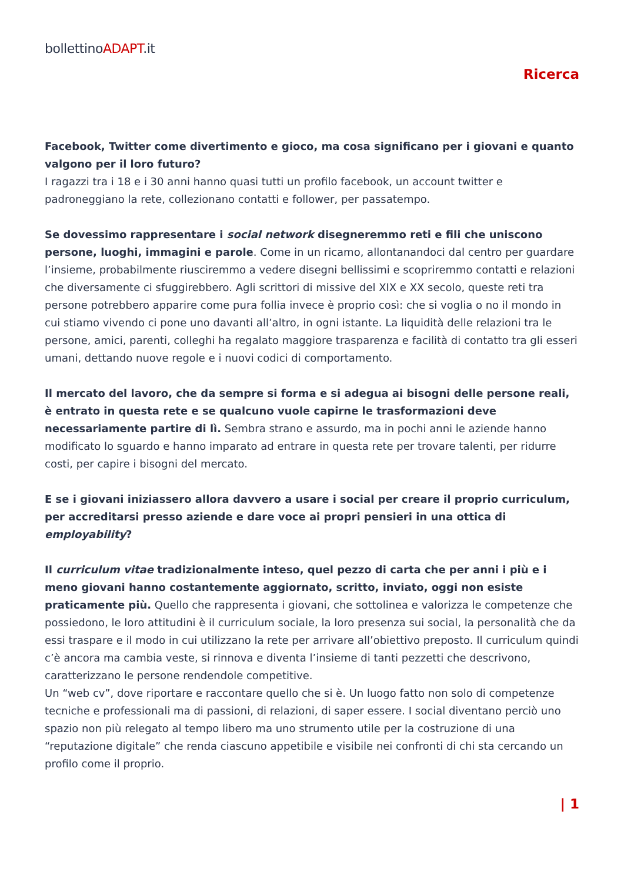bollettinoADAPT.it
Ricerca
Facebook, Twitter come divertimento e gioco, ma cosa significano per i giovani e quanto valgono per il loro futuro?
I ragazzi tra i 18 e i 30 anni hanno quasi tutti un profilo facebook, un account twitter e padroneggiano la rete, collezionano contatti e follower, per passatempo.
Se dovessimo rappresentare i social network disegneremmo reti e fili che uniscono persone, luoghi, immagini e parole. Come in un ricamo, allontanandoci dal centro per guardare l’insieme, probabilmente riusciremmo a vedere disegni bellissimi e scopriremmo contatti e relazioni che diversamente ci sfuggirebbero. Agli scrittori di missive del XIX e XX secolo, queste reti tra persone potrebbero apparire come pura follia invece è proprio così: che si voglia o no il mondo in cui stiamo vivendo ci pone uno davanti all’altro, in ogni istante. La liquidità delle relazioni tra le persone, amici, parenti, colleghi ha regalato maggiore trasparenza e facilità di contatto tra gli esseri umani, dettando nuove regole e i nuovi codici di comportamento.
Il mercato del lavoro, che da sempre si forma e si adegua ai bisogni delle persone reali, è entrato in questa rete e se qualcuno vuole capirne le trasformazioni deve necessariamente partire di lì. Sembra strano e assurdo, ma in pochi anni le aziende hanno modificato lo sguardo e hanno imparato ad entrare in questa rete per trovare talenti, per ridurre costi, per capire i bisogni del mercato.
E se i giovani iniziassero allora davvero a usare i social per creare il proprio curriculum, per accreditarsi presso aziende e dare voce ai propri pensieri in una ottica di employability?
Il curriculum vitae tradizionalmente inteso, quel pezzo di carta che per anni i più e i meno giovani hanno costantemente aggiornato, scritto, inviato, oggi non esiste praticamente più. Quello che rappresenta i giovani, che sottolinea e valorizza le competenze che possiedono, le loro attitudini è il curriculum sociale, la loro presenza sui social, la personalità che da essi traspare e il modo in cui utilizzano la rete per arrivare all’obiettivo preposto. Il curriculum quindi c’è ancora ma cambia veste, si rinnova e diventa l’insieme di tanti pezzetti che descrivono, caratterizzano le persone rendendole competitive.
Un “web cv”, dove riportare e raccontare quello che si è. Un luogo fatto non solo di competenze tecniche e professionali ma di passioni, di relazioni, di saper essere. I social diventano perciò uno spazio non più relegato al tempo libero ma uno strumento utile per la costruzione di una “reputazione digitale” che renda ciascuno appetibile e visibile nei confronti di chi sta cercando un profilo come il proprio.
| 1